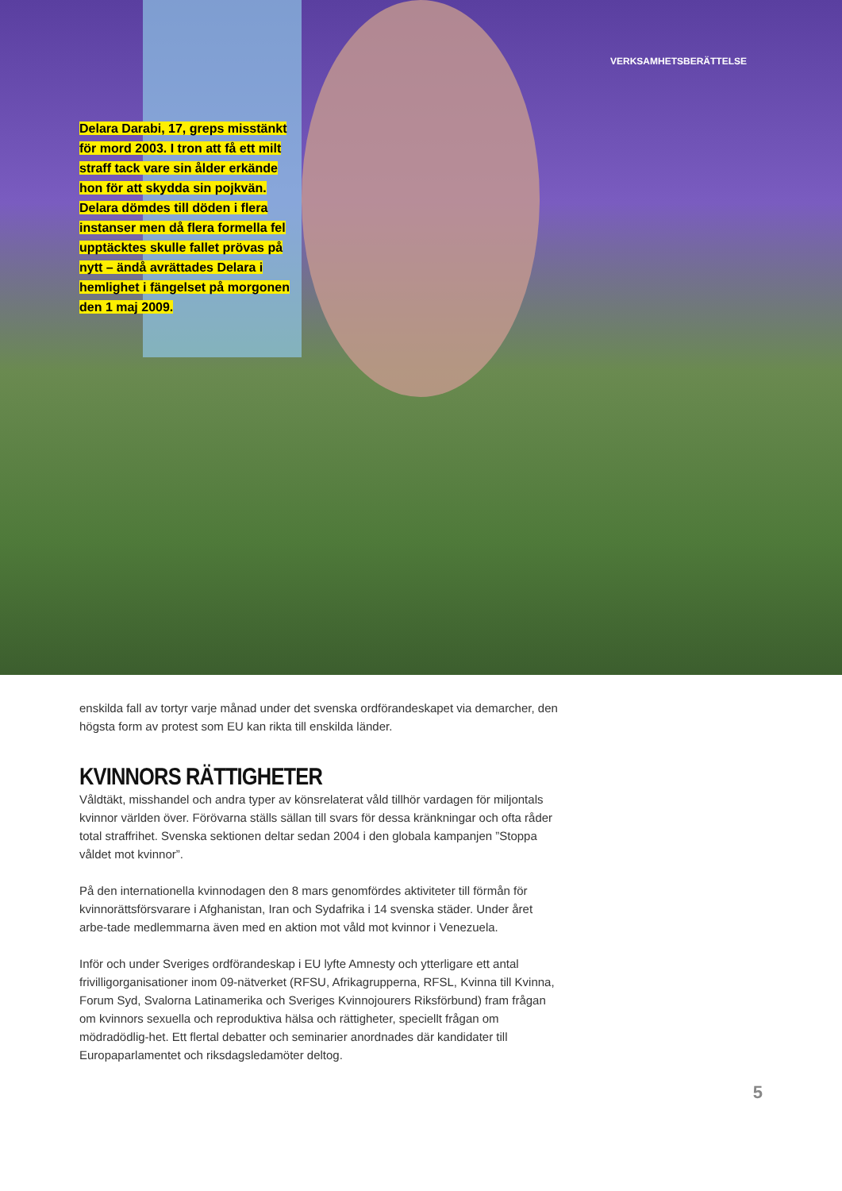VERKSAMHETSBERÄTTELSE
Delara Darabi, 17, greps misstänkt för mord 2003. I tron att få ett milt straff tack vare sin ålder erkände hon för att skydda sin pojkvän. Delara dömdes till döden i flera instanser men då flera formella fel upptäcktes skulle fallet prövas på nytt – ändå avrättades Delara i hemlighet i fängelset på morgonen den 1 maj 2009.
enskilda fall av tortyr varje månad under det svenska ordförandeskapet via demarcher, den högsta form av protest som EU kan rikta till enskilda länder.
KVINNORS RÄTTIGHETER
Våldtäkt, misshandel och andra typer av könsrelaterat våld tillhör vardagen för miljontals kvinnor världen över. Förövarna ställs sällan till svars för dessa kränkningar och ofta råder total straffrihet. Svenska sektionen deltar sedan 2004 i den globala kampanjen ”Stoppa våldet mot kvinnor”.
På den internationella kvinnodagen den 8 mars genomfördes aktiviteter till förmån för kvinnorättsförsvarare i Afghanistan, Iran och Sydafrika i 14 svenska städer. Under året arbe-tade medlemmarna även med en aktion mot våld mot kvinnor i Venezuela.
Inför och under Sveriges ordförandeskap i EU lyfte Amnesty och ytterligare ett antal frivilligorganisationer inom 09-nätverket (RFSU, Afrikagrupperna, RFSL, Kvinna till Kvinna, Forum Syd, Svalorna Latinamerika och Sveriges Kvinnojourers Riksförbund) fram frågan om kvinnors sexuella och reproduktiva hälsa och rättigheter, speciellt frågan om mödradödlig-het. Ett flertal debatter och seminarier anordnades där kandidater till Europaparlamentet och riksdagsledamöter deltog.
5